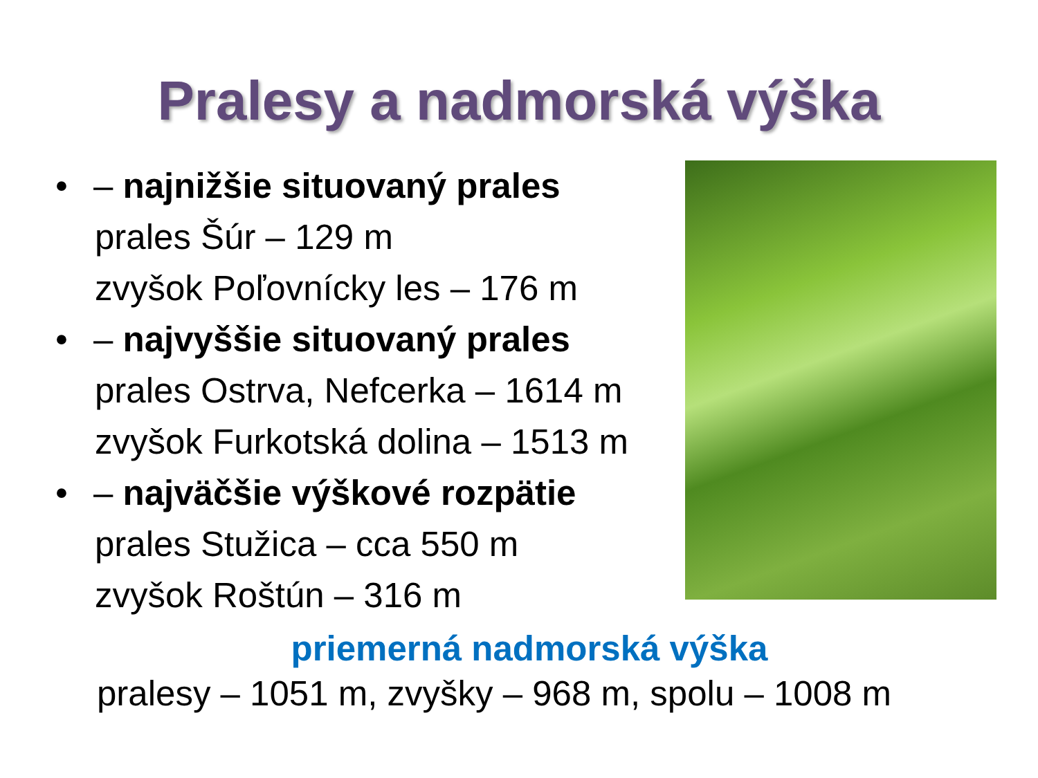Pralesy a nadmorská výška
• – najnižšie situovaný prales
prales Šúr – 129 m
zvyšok Poľovnícky les – 176 m
• – najvyššie situovaný prales
prales Ostrva, Nefcerka – 1614 m
zvyšok Furkotská dolina – 1513 m
• – najväčšie výškové rozpätie
prales Stužica – cca 550 m
zvyšok Roštún – 316 m
priemerná nadmorská výška
pralesy – 1051 m, zvyšky – 968 m, spolu – 1008 m